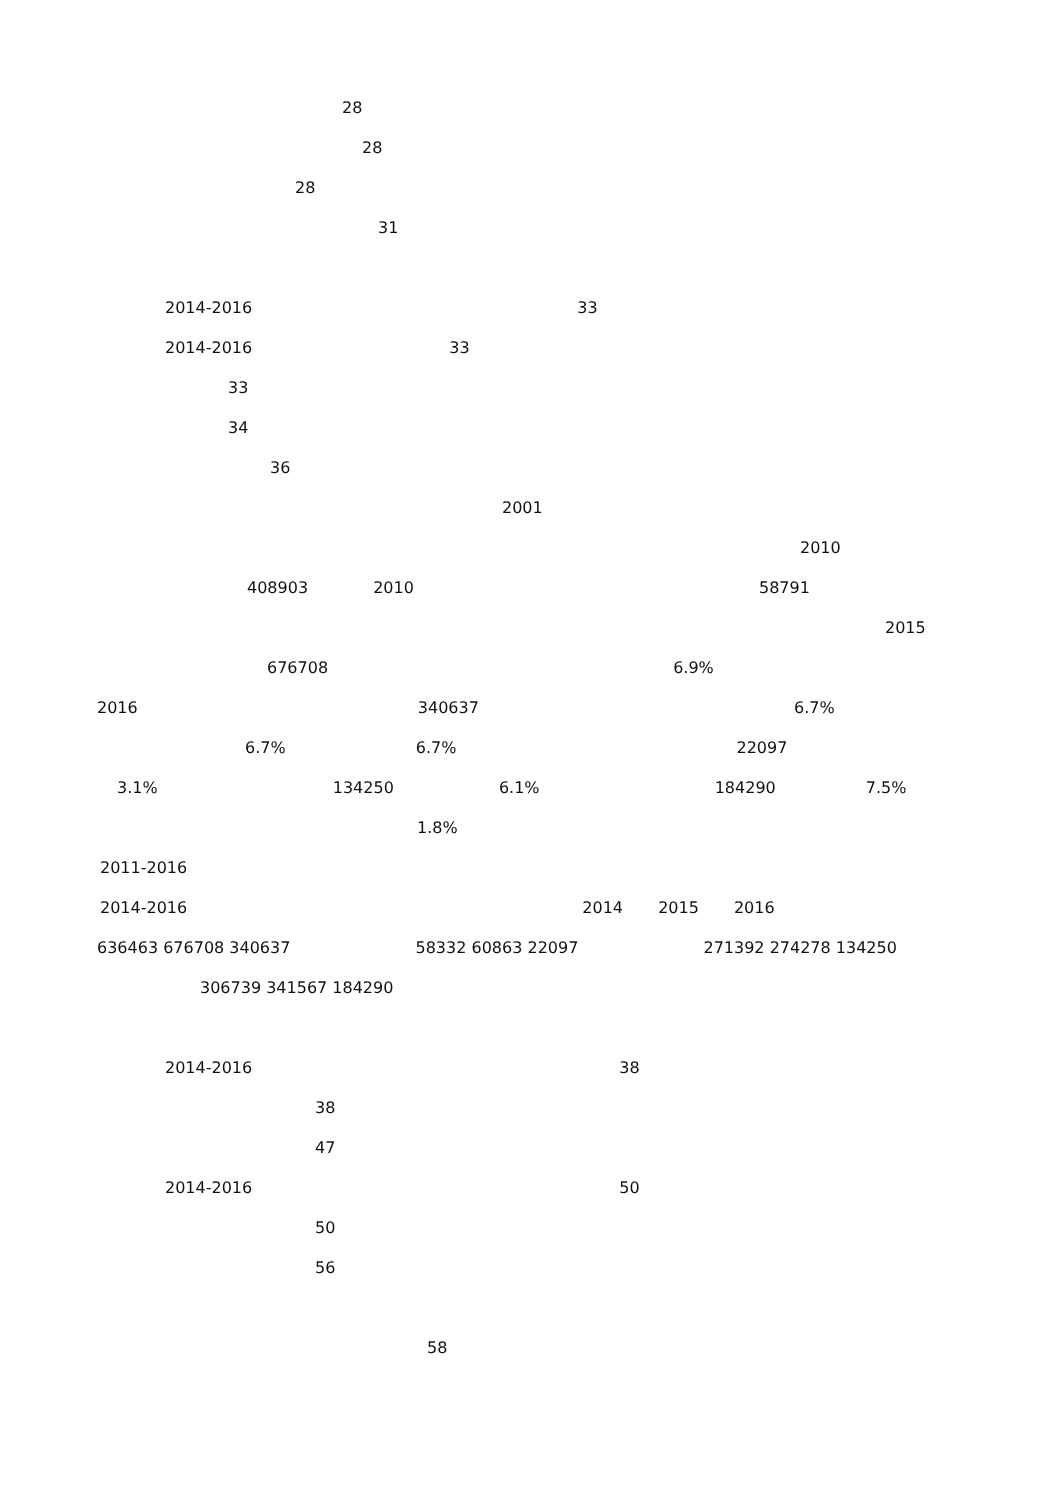28
28
28
31
2014-2016 33
2014-2016 33
33
34
36
2001
2010
408903 2010 58791
2015
676708 6.9%
2016 340637 6.7%
6.7% 6.7% 22097
3.1% 134250 6.1% 184290 7.5%
1.8%
2011-2016
2014-2016 2014 2015 2016
636463 676708 340637 58332 60863 22097 271392 274278 134250
306739 341567 184290
2014-2016 38
38
47
2014-2016 50
50
56
58